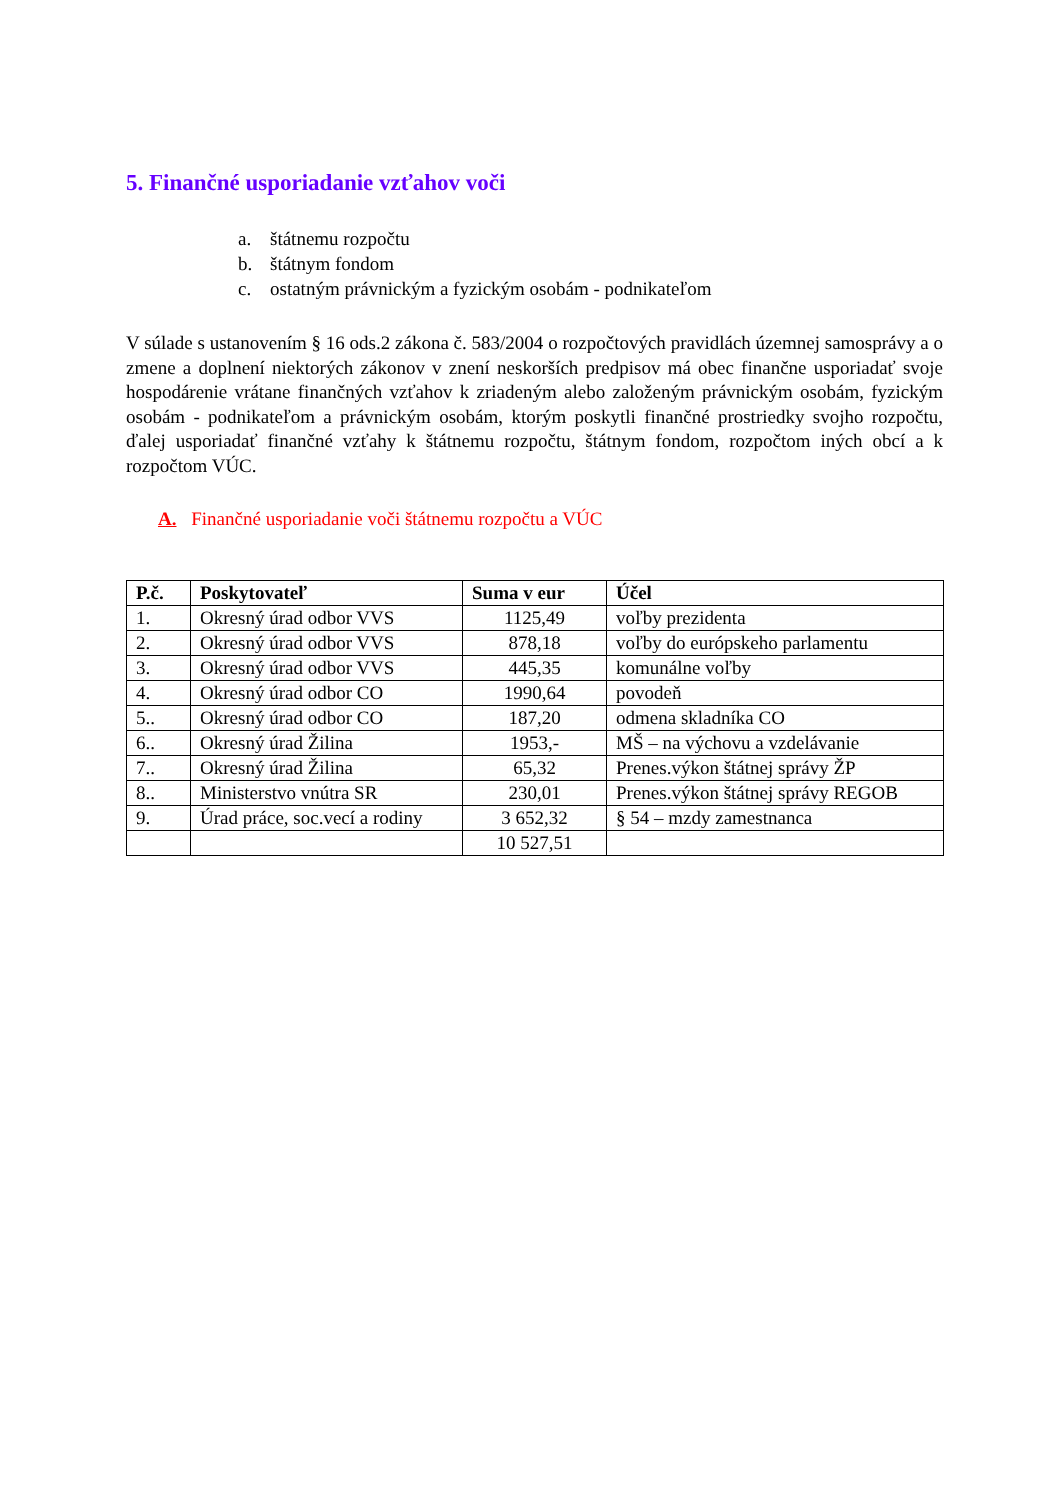5. Finančné usporiadanie vzťahov voči
a. štátnemu rozpočtu
b. štátnym fondom
c. ostatným právnickým a fyzickým osobám - podnikateľom
V súlade s ustanovením § 16 ods.2 zákona č. 583/2004 o rozpočtových pravidlách územnej samosprávy a o zmene a doplnení niektorých zákonov v znení neskorších predpisov má obec finančne usporiadať svoje hospodárenie vrátane finančných vzťahov k zriadeným alebo založeným právnickým osobám, fyzickým osobám - podnikateľom a právnickým osobám, ktorým poskytli finančné prostriedky svojho rozpočtu, ďalej usporiadať finančné vzťahy k štátnemu rozpočtu, štátnym fondom, rozpočtom iných obcí a k rozpočtom VÚC.
A. Finančné usporiadanie voči štátnemu rozpočtu a VÚC
| P.č. | Poskytovateľ | Suma v eur | Účel |
| --- | --- | --- | --- |
| 1. | Okresný úrad odbor VVS | 1125,49 | voľby prezidenta |
| 2. | Okresný úrad odbor VVS | 878,18 | voľby do európskeho parlamentu |
| 3. | Okresný úrad odbor VVS | 445,35 | komunálne voľby |
| 4. | Okresný úrad odbor CO | 1990,64 | povodeň |
| 5.. | Okresný úrad odbor CO | 187,20 | odmena skladníka CO |
| 6.. | Okresný úrad Žilina | 1953,- | MŠ – na výchovu a vzdelávanie |
| 7.. | Okresný úrad Žilina | 65,32 | Prenes.výkon štátnej správy ŽP |
| 8.. | Ministerstvo vnútra SR | 230,01 | Prenes.výkon štátnej správy REGOB |
| 9. | Úrad práce, soc.vecí a rodiny | 3 652,32 | § 54 – mzdy zamestnanca |
| | | 10 527,51 | |